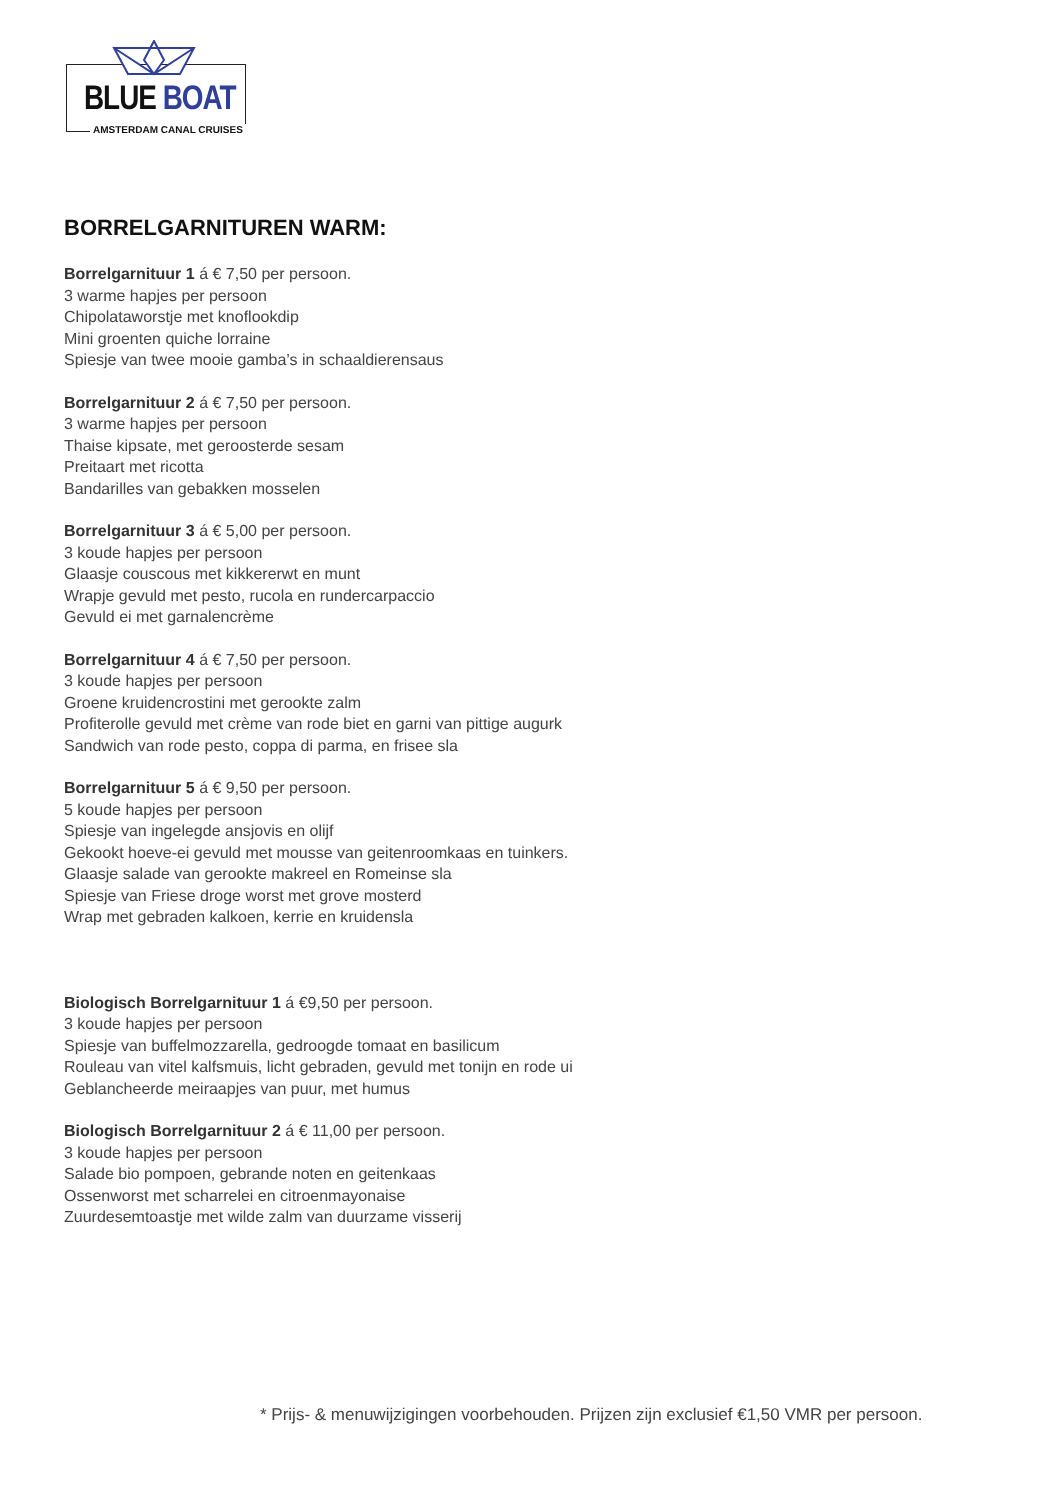BLUE BOAT
AMSTERDAM CANAL CRUISES
BORRELGARNITUREN WARM:
Borrelgarnituur 1 á € 7,50 per persoon.
3 warme hapjes per persoon
Chipolataworstje met knoflookdip
Mini groenten quiche lorraine
Spiesje van twee mooie gamba’s in schaaldierensaus
Borrelgarnituur 2 á € 7,50 per persoon.
3 warme hapjes per persoon
Thaise kipsate, met geroosterde sesam
Preitaart met ricotta
Bandarilles van gebakken mosselen
Borrelgarnituur 3 á € 5,00 per persoon.
3 koude hapjes per persoon
Glaasje couscous met kikkererwt en munt
Wrapje gevuld met pesto, rucola en rundercarpaccio
Gevuld ei met garnalencrème
Borrelgarnituur 4 á € 7,50 per persoon.
3 koude hapjes per persoon
Groene kruidencrostini met gerookte zalm
Profiterolle gevuld met crème van rode biet en garni van pittige augurk
Sandwich van rode pesto, coppa di parma, en frisee sla
Borrelgarnituur 5 á € 9,50 per persoon.
5 koude hapjes per persoon
Spiesje van ingelegde ansjovis en olijf
Gekookt hoeve-ei gevuld met mousse van geitenroomkaas en tuinkers.
Glaasje salade van gerookte makreel en Romeinse sla
Spiesje van Friese droge worst met grove mosterd
Wrap met gebraden kalkoen, kerrie en kruidensla
Biologisch Borrelgarnituur 1 á €9,50 per persoon.
3 koude hapjes per persoon
Spiesje van buffelmozzarella, gedroogde tomaat en basilicum
Rouleau van vitel kalfsmuis, licht gebraden, gevuld met tonijn en rode ui
Geblancheerde meiraapjes van puur, met humus
Biologisch Borrelgarnituur 2 á € 11,00 per persoon.
3 koude hapjes per persoon
Salade bio pompoen, gebrande noten en geitenkaas
Ossenworst met scharrelei en citroenmayonaise
Zuurdesemtoastje met wilde zalm van duurzame visserij
* Prijs- & menuwijzigingen voorbehouden. Prijzen zijn exclusief €1,50 VMR per persoon.